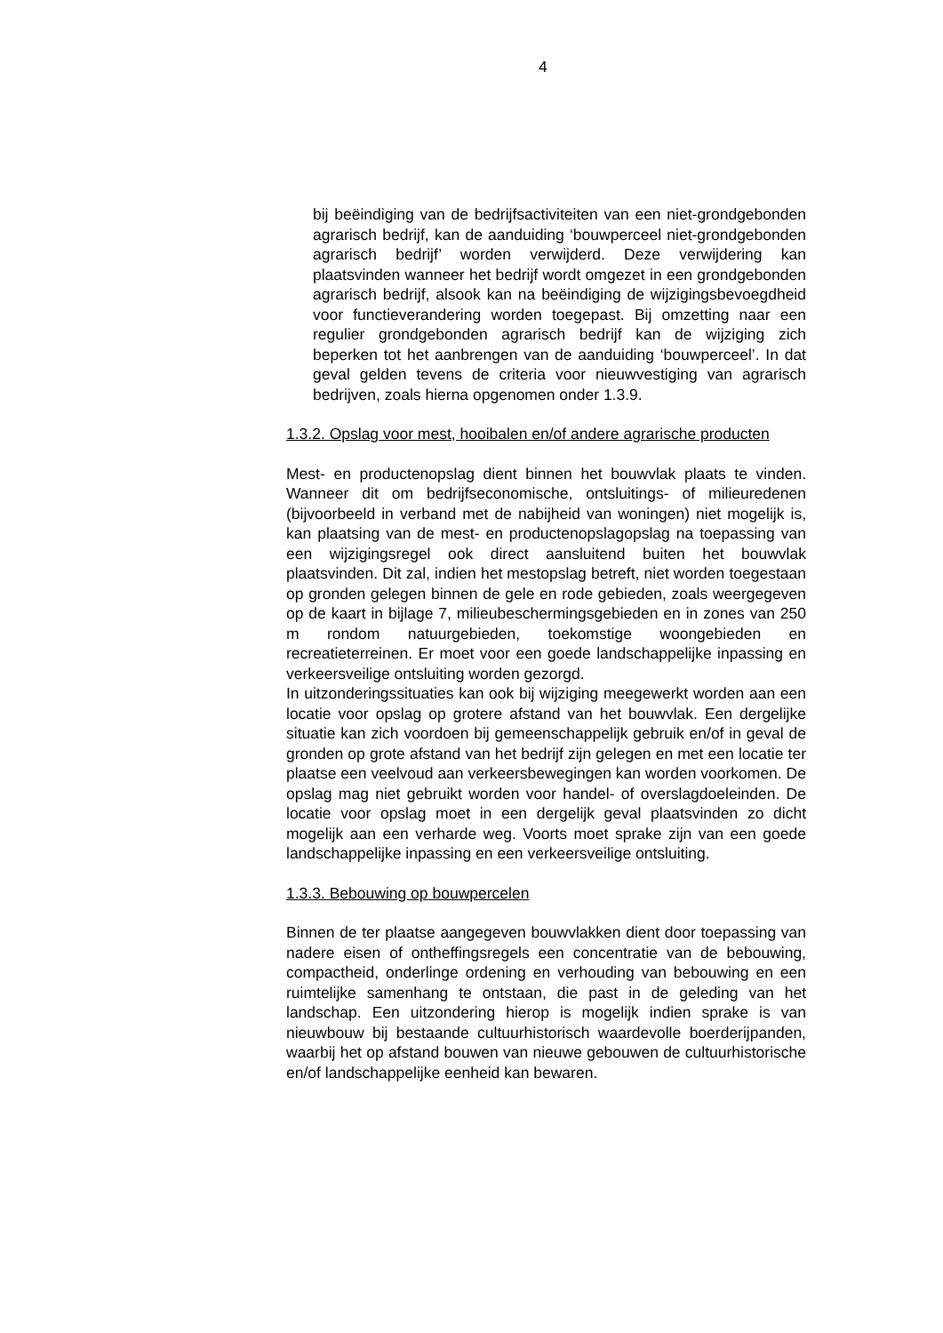4
bij beëindiging van de bedrijfsactiviteiten van een niet-grondgebonden agrarisch bedrijf, kan de aanduiding ‘bouwperceel niet-grondgebonden agrarisch bedrijf’ worden verwijderd. Deze verwijdering kan plaatsvinden wanneer het bedrijf wordt omgezet in een grondgebonden agrarisch bedrijf, alsook kan na beëindiging de wijzigingsbevoegdheid voor functieverandering worden toegepast. Bij omzetting naar een regulier grondgebonden agrarisch bedrijf kan de wijziging zich beperken tot het aanbrengen van de aanduiding ‘bouwperceel’. In dat geval gelden tevens de criteria voor nieuwvestiging van agrarisch bedrijven, zoals hierna opgenomen onder 1.3.9.
1.3.2. Opslag voor mest, hooibalen en/of andere agrarische producten
Mest- en productenopslag dient binnen het bouwvlak plaats te vinden. Wanneer dit om bedrijfseconomische, ontsluitings- of milieuredenen (bijvoorbeeld in verband met de nabijheid van woningen) niet mogelijk is, kan plaatsing van de mest- en productenopslagopslag na toepassing van een wijzigingsregel ook direct aansluitend buiten het bouwvlak plaatsvinden. Dit zal, indien het mestopslag betreft, niet worden toegestaan op gronden gelegen binnen de gele en rode gebieden, zoals weergegeven op de kaart in bijlage 7, milieubeschermingsgebieden en in zones van 250 m rondom natuurgebieden, toekomstige woongebieden en recreatieterreinen. Er moet voor een goede landschappelijke inpassing en verkeersveilige ontsluiting worden gezorgd.
In uitzonderingssituaties kan ook bij wijziging meegewerkt worden aan een locatie voor opslag op grotere afstand van het bouwvlak. Een dergelijke situatie kan zich voordoen bij gemeenschappelijk gebruik en/of in geval de gronden op grote afstand van het bedrijf zijn gelegen en met een locatie ter plaatse een veelvoud aan verkeersbewegingen kan worden voorkomen. De opslag mag niet gebruikt worden voor handel- of overslagdoeleinden. De locatie voor opslag moet in een dergelijk geval plaatsvinden zo dicht mogelijk aan een verharde weg. Voorts moet sprake zijn van een goede landschappelijke inpassing en een verkeersveilige ontsluiting.
1.3.3. Bebouwing op bouwpercelen
Binnen de ter plaatse aangegeven bouwvlakken dient door toepassing van nadere eisen of ontheffingsregels een concentratie van de bebouwing, compactheid, onderlinge ordening en verhouding van bebouwing en een ruimtelijke samenhang te ontstaan, die past in de geleding van het landschap. Een uitzondering hierop is mogelijk indien sprake is van nieuwbouw bij bestaande cultuurhistorisch waardevolle boerderijpanden, waarbij het op afstand bouwen van nieuwe gebouwen de cultuurhistorische en/of landschappelijke eenheid kan bewaren.